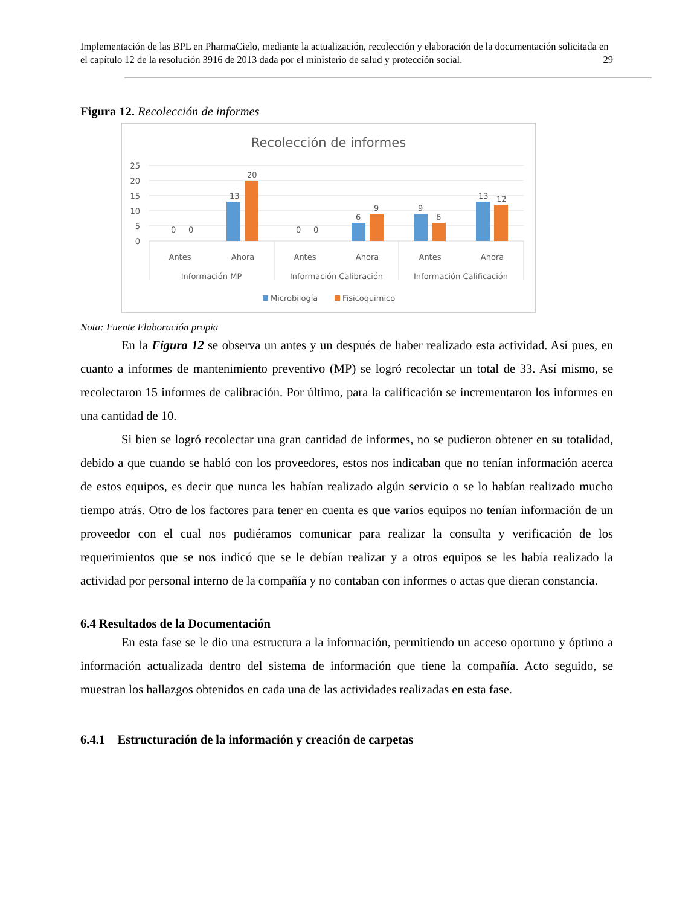Implementación de las BPL en PharmaCielo, mediante la actualización, recolección y elaboración de la documentación solicitada en el capítulo 12 de la resolución 3916 de 2013 dada por el ministerio de salud y protección social. 29
Figura 12. Recolección de informes
Recolección de informes
25
20
15
10
5
0
0
0
13
20
0
0
6
9
9
6
13
12
Antes
Ahora
Antes
Ahora
Antes
Ahora
Información MP
Información Calibración
Información Calificación
Microbilogía
Fisicoquimico
Nota: Fuente Elaboración propia
En la Figura 12 se observa un antes y un después de haber realizado esta actividad. Así pues, en cuanto a informes de mantenimiento preventivo (MP) se logró recolectar un total de 33. Así mismo, se recolectaron 15 informes de calibración. Por último, para la calificación se incrementaron los informes en una cantidad de 10.
Si bien se logró recolectar una gran cantidad de informes, no se pudieron obtener en su totalidad, debido a que cuando se habló con los proveedores, estos nos indicaban que no tenían información acerca de estos equipos, es decir que nunca les habían realizado algún servicio o se lo habían realizado mucho tiempo atrás. Otro de los factores para tener en cuenta es que varios equipos no tenían información de un proveedor con el cual nos pudiéramos comunicar para realizar la consulta y verificación de los requerimientos que se nos indicó que se le debían realizar y a otros equipos se les había realizado la actividad por personal interno de la compañía y no contaban con informes o actas que dieran constancia.
6.4 Resultados de la Documentación
En esta fase se le dio una estructura a la información, permitiendo un acceso oportuno y óptimo a información actualizada dentro del sistema de información que tiene la compañía. Acto seguido, se muestran los hallazgos obtenidos en cada una de las actividades realizadas en esta fase.
6.4.1 Estructuración de la información y creación de carpetas